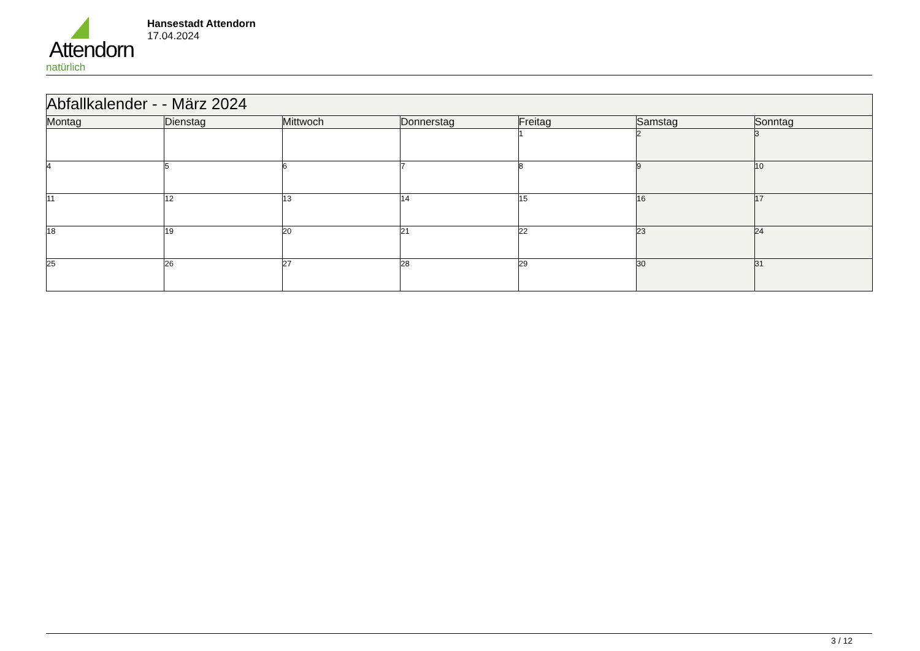Attendorn
natürlich
Hansestadt Attendorn
17.04.2024
| Abfallkalender - - März 2024 | | | | | | |
| --- | --- | --- | --- | --- | --- | --- |
| Montag | Dienstag | Mittwoch | Donnerstag | Freitag | Samstag | Sonntag |
| | | | | 1 | 2 | 3 |
| 4 | 5 | 6 | 7 | 8 | 9 | 10 |
| 11 | 12 | 13 | 14 | 15 | 16 | 17 |
| 18 | 19 | 20 | 21 | 22 | 23 | 24 |
| 25 | 26 | 27 | 28 | 29 | 30 | 31 |
3 / 12